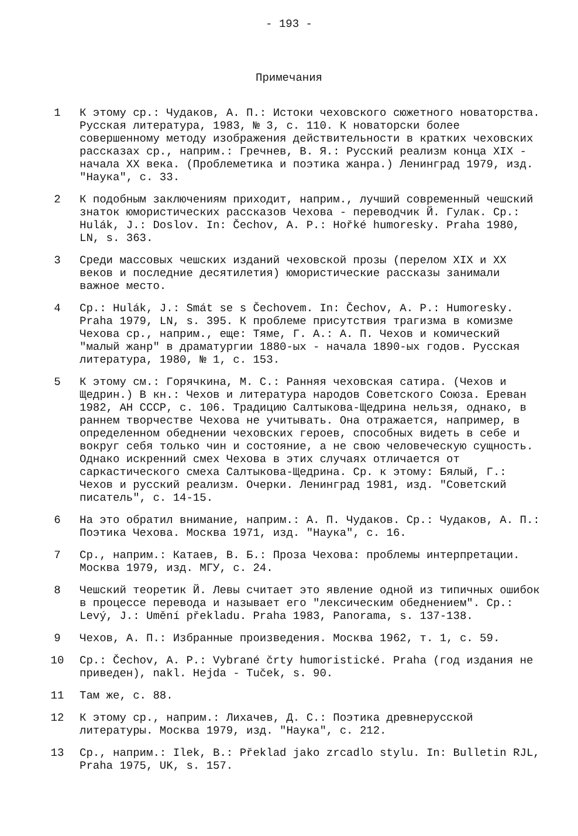- 193 -
Примечания
1 К этому ср.: Чудаков, А. П.: Истоки чеховского сюжетного новаторства. Русская литература, 1983, № 3, с. 110. К новаторски более совершенному методу изображения действительности в кратких чеховских рассказах ср., наприм.: Гречнев, В. Я.: Русский реализм конца XIX - начала XX века. (Проблеметика и поэтика жанра.) Ленинград 1979, изд. "Наука", с. 33.
2 К подобным заключениям приходит, наприм., лучший современный чешский знаток юмористических рассказов Чехова - переводчик Й. Гулак. Ср.: Hulák, J.: Doslov. In: Čechov, A. P.: Hořké humoresky. Praha 1980, LN, s. 363.
3 Среди массовых чешских изданий чеховской прозы (перелом XIX и XX веков и последние десятилетия) юмористические рассказы занимали важное место.
4 Ср.: Hulák, J.: Smát se s Čechovem. In: Čechov, A. P.: Humoresky. Praha 1979, LN, s. 395. К проблеме присутствия трагизма в комизме Чехова ср., наприм., еще: Тяме, Г. А.: А. П. Чехов и комический "малый жанр" в драматургии 1880-ых - начала 1890-ых годов. Русская литература, 1980, № 1, с. 153.
5 К этому см.: Горячкина, М. С.: Ранняя чеховская сатира. (Чехов и Щедрин.) В кн.: Чехов и литература народов Советского Союза. Ереван 1982, АН СССР, с. 106. Традицию Салтыкова-Щедрина нельзя, однако, в раннем творчестве Чехова не учитывать. Она отражается, например, в определенном обеднении чеховских героев, способных видеть в себе и вокруг себя только чин и состояние, а не свою человеческую сущность. Однако искренний смех Чехова в этих случаях отличается от саркастического смеха Салтыкова-Щедрина. Ср. к этому: Бялый, Г.: Чехов и русский реализм. Очерки. Ленинград 1981, изд. "Советский писатель", с. 14-15.
6 На это обратил внимание, наприм.: А. П. Чудаков. Ср.: Чудаков, А. П.: Поэтика Чехова. Москва 1971, изд. "Наука", с. 16.
7 Ср., наприм.: Катаев, В. Б.: Проза Чехова: проблемы интерпретации. Москва 1979, изд. МГУ, с. 24.
8 Чешский теоретик Й. Левы считает это явление одной из типичных ошибок в процессе перевода и называет его "лексическим обеднением". Ср.: Levý, J.: Umění překladu. Praha 1983, Panorama, s. 137-138.
9 Чехов, А. П.: Избранные произведения. Москва 1962, т. 1, с. 59.
10 Ср.: Čechov, A. P.: Vybrané črty humoristické. Praha (год издания не приведен), nakl. Hejda - Tuček, s. 90.
11 Там же, с. 88.
12 К этому ср., наприм.: Лихачев, Д. С.: Поэтика древнерусской литературы. Москва 1979, изд. "Наука", с. 212.
13 Ср., наприм.: Ilek, B.: Překlad jako zrcadlo stylu. In: Bulletin RJL, Praha 1975, UK, s. 157.